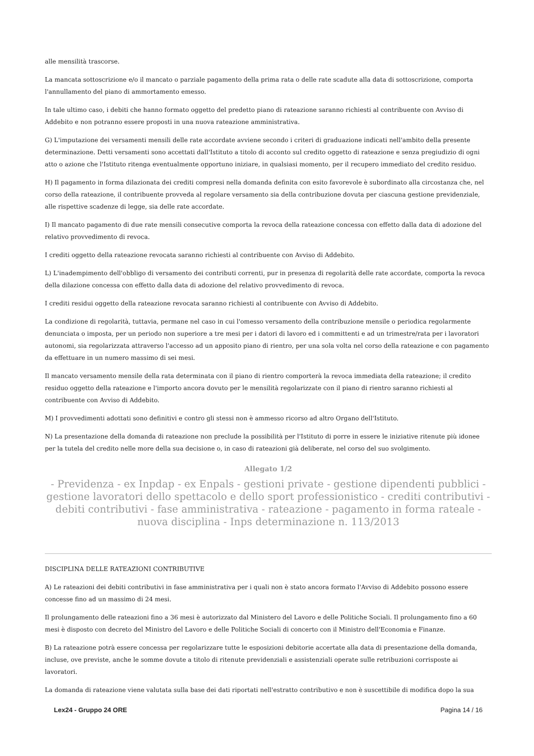alle mensilità trascorse.
La mancata sottoscrizione e/o il mancato o parziale pagamento della prima rata o delle rate scadute alla data di sottoscrizione, comporta l'annullamento del piano di ammortamento emesso.
In tale ultimo caso, i debiti che hanno formato oggetto del predetto piano di rateazione saranno richiesti al contribuente con Avviso di Addebito e non potranno essere proposti in una nuova rateazione amministrativa.
G) L'imputazione dei versamenti mensili delle rate accordate avviene secondo i criteri di graduazione indicati nell'ambito della presente determinazione. Detti versamenti sono accettati dall'Istituto a titolo di acconto sul credito oggetto di rateazione e senza pregiudizio di ogni atto o azione che l'Istituto ritenga eventualmente opportuno iniziare, in qualsiasi momento, per il recupero immediato del credito residuo.
H) Il pagamento in forma dilazionata dei crediti compresi nella domanda definita con esito favorevole è subordinato alla circostanza che, nel corso della rateazione, il contribuente provveda al regolare versamento sia della contribuzione dovuta per ciascuna gestione previdenziale, alle rispettive scadenze di legge, sia delle rate accordate.
I) Il mancato pagamento di due rate mensili consecutive comporta la revoca della rateazione concessa con effetto dalla data di adozione del relativo provvedimento di revoca.
I crediti oggetto della rateazione revocata saranno richiesti al contribuente con Avviso di Addebito.
L) L'inadempimento dell'obbligo di versamento dei contributi correnti, pur in presenza di regolarità delle rate accordate, comporta la revoca della dilazione concessa con effetto dalla data di adozione del relativo provvedimento di revoca.
I crediti residui oggetto della rateazione revocata saranno richiesti al contribuente con Avviso di Addebito.
La condizione di regolarità, tuttavia, permane nel caso in cui l'omesso versamento della contribuzione mensile o periodica regolarmente denunciata o imposta, per un periodo non superiore a tre mesi per i datori di lavoro ed i committenti e ad un trimestre/rata per i lavoratori autonomi, sia regolarizzata attraverso l'accesso ad un apposito piano di rientro, per una sola volta nel corso della rateazione e con pagamento da effettuare in un numero massimo di sei mesi.
Il mancato versamento mensile della rata determinata con il piano di rientro comporterà la revoca immediata della rateazione; il credito residuo oggetto della rateazione e l'importo ancora dovuto per le mensilità regolarizzate con il piano di rientro saranno richiesti al contribuente con Avviso di Addebito.
M) I provvedimenti adottati sono definitivi e contro gli stessi non è ammesso ricorso ad altro Organo dell'Istituto.
N) La presentazione della domanda di rateazione non preclude la possibilità per l'Istituto di porre in essere le iniziative ritenute più idonee per la tutela del credito nelle more della sua decisione o, in caso di rateazioni già deliberate, nel corso del suo svolgimento.
Allegato 1/2
- Previdenza - ex Inpdap - ex Enpals - gestioni private - gestione dipendenti pubblici - gestione lavoratori dello spettacolo e dello sport professionistico - crediti contributivi - debiti contributivi - fase amministrativa - rateazione - pagamento in forma rateale - nuova disciplina - Inps determinazione n. 113/2013
DISCIPLINA DELLE RATEAZIONI CONTRIBUTIVE
A) Le rateazioni dei debiti contributivi in fase amministrativa per i quali non è stato ancora formato l'Avviso di Addebito possono essere concesse fino ad un massimo di 24 mesi.
Il prolungamento delle rateazioni fino a 36 mesi è autorizzato dal Ministero del Lavoro e delle Politiche Sociali. Il prolungamento fino a 60 mesi è disposto con decreto del Ministro del Lavoro e delle Politiche Sociali di concerto con il Ministro dell'Economia e Finanze.
B) La rateazione potrà essere concessa per regolarizzare tutte le esposizioni debitorie accertate alla data di presentazione della domanda, incluse, ove previste, anche le somme dovute a titolo di ritenute previdenziali e assistenziali operate sulle retribuzioni corrisposte ai lavoratori.
La domanda di rateazione viene valutata sulla base dei dati riportati nell'estratto contributivo e non è suscettibile di modifica dopo la sua
Lex24 - Gruppo 24 ORE Pagina 14 / 16